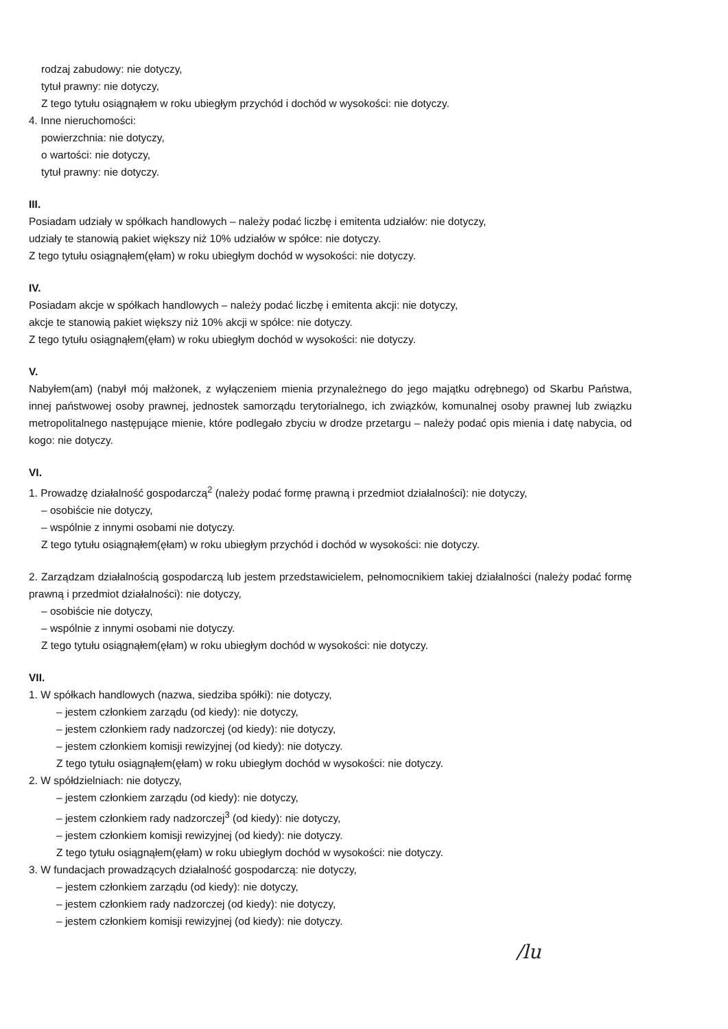rodzaj zabudowy: nie dotyczy,
tytuł prawny: nie dotyczy,
Z tego tytułu osiągnąłem w roku ubiegłym przychód i dochód w wysokości: nie dotyczy.
4. Inne nieruchomości:
powierzchnia: nie dotyczy,
o wartości: nie dotyczy,
tytuł prawny: nie dotyczy.
III.
Posiadam udziały w spółkach handlowych – należy podać liczbę i emitenta udziałów: nie dotyczy,
udziały te stanowią pakiet większy niż 10% udziałów w spółce: nie dotyczy.
Z tego tytułu osiągnąłem(ęłam) w roku ubiegłym dochód w wysokości: nie dotyczy.
IV.
Posiadam akcje w spółkach handlowych – należy podać liczbę i emitenta akcji: nie dotyczy,
akcje te stanowią pakiet większy niż 10% akcji w spółce: nie dotyczy.
Z tego tytułu osiągnąłem(ęłam) w roku ubiegłym dochód w wysokości: nie dotyczy.
V.
Nabyłem(am) (nabył mój małżonek, z wyłączeniem mienia przynależnego do jego majątku odrębnego) od Skarbu Państwa, innej państwowej osoby prawnej, jednostek samorządu terytorialnego, ich związków, komunalnej osoby prawnej lub związku metropolitalnego następujące mienie, które podlegało zbyciu w drodze przetargu – należy podać opis mienia i datę nabycia, od kogo: nie dotyczy.
VI.
1. Prowadzę działalność gospodarczą<sup>2</sup> (należy podać formę prawną i przedmiot działalności): nie dotyczy,
– osobiście nie dotyczy,
– wspólnie z innymi osobami nie dotyczy.
Z tego tytułu osiągnąłem(ęłam) w roku ubiegłym przychód i dochód w wysokości: nie dotyczy.
2. Zarządzam działalnością gospodarczą lub jestem przedstawicielem, pełnomocnikiem takiej działalności (należy podać formę prawną i przedmiot działalności): nie dotyczy,
– osobiście nie dotyczy,
– wspólnie z innymi osobami nie dotyczy.
Z tego tytułu osiągnąłem(ęłam) w roku ubiegłym dochód w wysokości: nie dotyczy.
VII.
1. W spółkach handlowych (nazwa, siedziba spółki): nie dotyczy,
– jestem członkiem zarządu (od kiedy): nie dotyczy,
– jestem członkiem rady nadzorczej (od kiedy): nie dotyczy,
– jestem członkiem komisji rewizyjnej (od kiedy): nie dotyczy.
Z tego tytułu osiągnąłem(ęłam) w roku ubiegłym dochód w wysokości: nie dotyczy.
2. W spółdzielniach: nie dotyczy,
– jestem członkiem zarządu (od kiedy): nie dotyczy,
– jestem członkiem rady nadzorczej<sup>3</sup> (od kiedy): nie dotyczy,
– jestem członkiem komisji rewizyjnej (od kiedy): nie dotyczy.
Z tego tytułu osiągnąłem(ęłam) w roku ubiegłym dochód w wysokości: nie dotyczy.
3. W fundacjach prowadzących działalność gospodarczą: nie dotyczy,
– jestem członkiem zarządu (od kiedy): nie dotyczy,
– jestem członkiem rady nadzorczej (od kiedy): nie dotyczy,
– jestem członkiem komisji rewizyjnej (od kiedy): nie dotyczy.
/lu